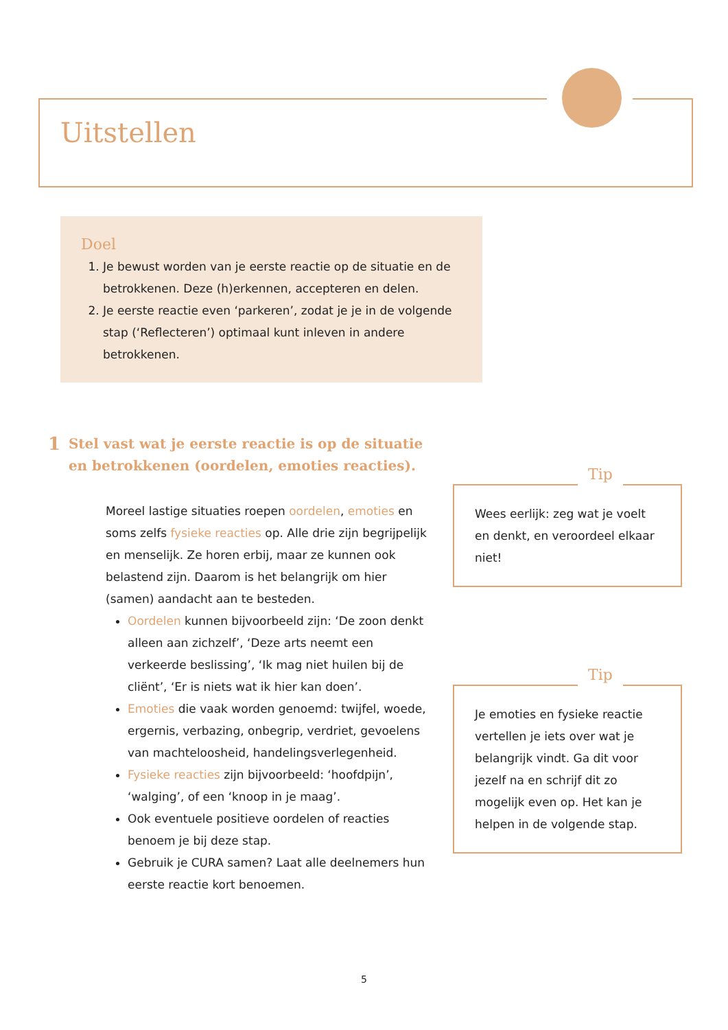Uitstellen
Doel
1. Je bewust worden van je eerste reactie op de situatie en de betrokkenen. Deze (h)erkennen, accepteren en delen.
2. Je eerste reactie even ‘parkeren’, zodat je je in de volgende stap (‘Reflecteren’) optimaal kunt inleven in andere betrokkenen.
1 Stel vast wat je eerste reactie is op de situatie en betrokkenen (oordelen, emoties reacties).
Moreel lastige situaties roepen oordelen, emoties en soms zelfs fysieke reacties op. Alle drie zijn begrijpelijk en menselijk. Ze horen erbij, maar ze kunnen ook belastend zijn. Daarom is het belangrijk om hier (samen) aandacht aan te besteden.
Oordelen kunnen bijvoorbeeld zijn: ‘De zoon denkt alleen aan zichzelf’, ‘Deze arts neemt een verkeerde beslissing’, ‘Ik mag niet huilen bij de cliënt’, ‘Er is niets wat ik hier kan doen’.
Emoties die vaak worden genoemd: twijfel, woede, ergernis, verbazing, onbegrip, verdriet, gevoelens van machteloosheid, handelingsverlegenheid.
Fysieke reacties zijn bijvoorbeeld: ‘hoofdpijn’, ‘walging’, of een ‘knoop in je maag’.
Ook eventuele positieve oordelen of reacties benoem je bij deze stap.
Gebruik je CURA samen? Laat alle deelnemers hun eerste reactie kort benoemen.
Tip
Wees eerlijk: zeg wat je voelt en denkt, en veroordeel elkaar niet!
Tip
Je emoties en fysieke reactie vertellen je iets over wat je belangrijk vindt. Ga dit voor jezelf na en schrijf dit zo mogelijk even op. Het kan je helpen in de volgende stap.
5